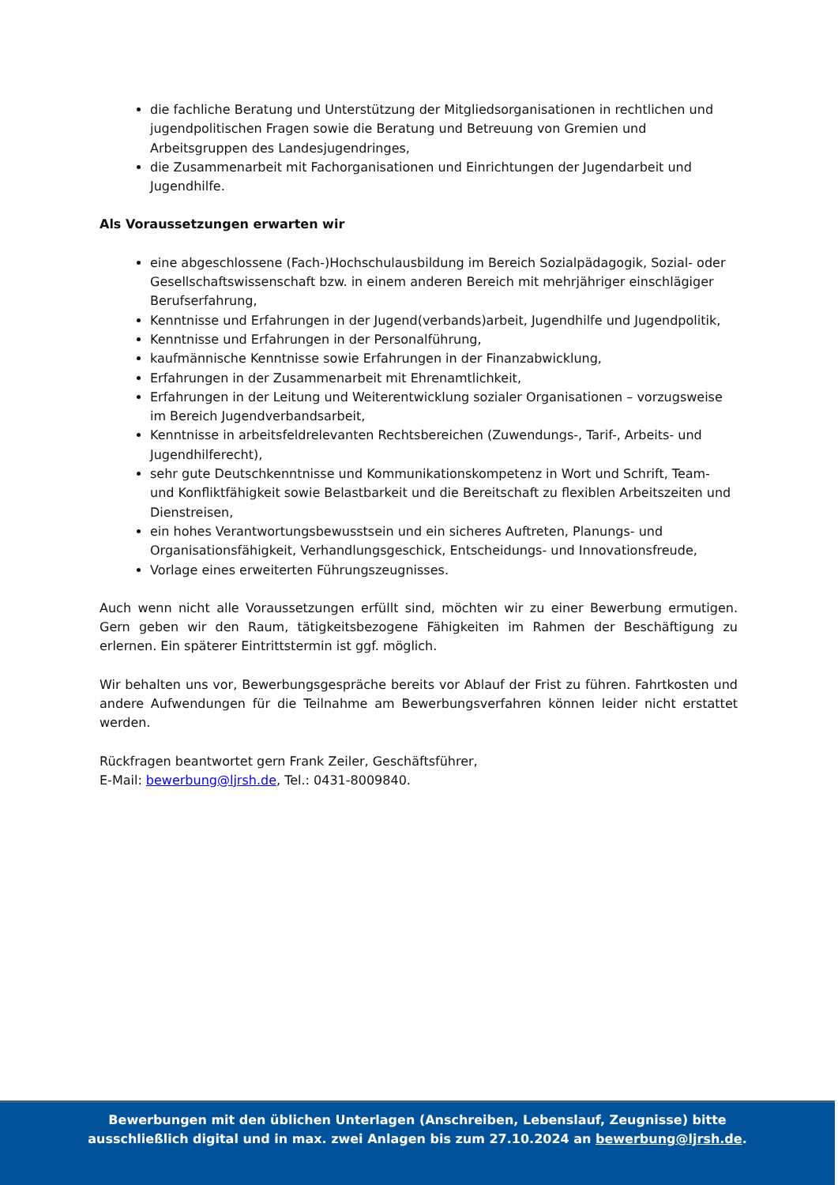die fachliche Beratung und Unterstützung der Mitgliedsorganisationen in rechtlichen und jugendpolitischen Fragen sowie die Beratung und Betreuung von Gremien und Arbeitsgruppen des Landesjugendringes,
die Zusammenarbeit mit Fachorganisationen und Einrichtungen der Jugendarbeit und Jugendhilfe.
Als Voraussetzungen erwarten wir
eine abgeschlossene (Fach-)Hochschulausbildung im Bereich Sozialpädagogik, Sozial- oder Gesellschaftswissenschaft bzw. in einem anderen Bereich mit mehrjähriger einschlägiger Berufserfahrung,
Kenntnisse und Erfahrungen in der Jugend(verbands)arbeit, Jugendhilfe und Jugendpolitik,
Kenntnisse und Erfahrungen in der Personalführung,
kaufmännische Kenntnisse sowie Erfahrungen in der Finanzabwicklung,
Erfahrungen in der Zusammenarbeit mit Ehrenamtlichkeit,
Erfahrungen in der Leitung und Weiterentwicklung sozialer Organisationen – vorzugsweise im Bereich Jugendverbandsarbeit,
Kenntnisse in arbeitsfeldrelevanten Rechtsbereichen (Zuwendungs-, Tarif-, Arbeits- und Jugendhilferecht),
sehr gute Deutschkenntnisse und Kommunikationskompetenz in Wort und Schrift, Team- und Konfliktfähigkeit sowie Belastbarkeit und die Bereitschaft zu flexiblen Arbeitszeiten und Dienstreisen,
ein hohes Verantwortungsbewusstsein und ein sicheres Auftreten, Planungs- und Organisationsfähigkeit, Verhandlungsgeschick, Entscheidungs- und Innovationsfreude,
Vorlage eines erweiterten Führungszeugnisses.
Auch wenn nicht alle Voraussetzungen erfüllt sind, möchten wir zu einer Bewerbung ermutigen. Gern geben wir den Raum, tätigkeitsbezogene Fähigkeiten im Rahmen der Beschäftigung zu erlernen. Ein späterer Eintrittstermin ist ggf. möglich.
Wir behalten uns vor, Bewerbungsgespräche bereits vor Ablauf der Frist zu führen. Fahrtkosten und andere Aufwendungen für die Teilnahme am Bewerbungsverfahren können leider nicht erstattet werden.
Rückfragen beantwortet gern Frank Zeiler, Geschäftsführer,
E-Mail: bewerbung@ljrsh.de, Tel.: 0431-8009840.
Bewerbungen mit den üblichen Unterlagen (Anschreiben, Lebenslauf, Zeugnisse) bitte
ausschließlich digital und in max. zwei Anlagen bis zum 27.10.2024 an bewerbung@ljrsh.de.